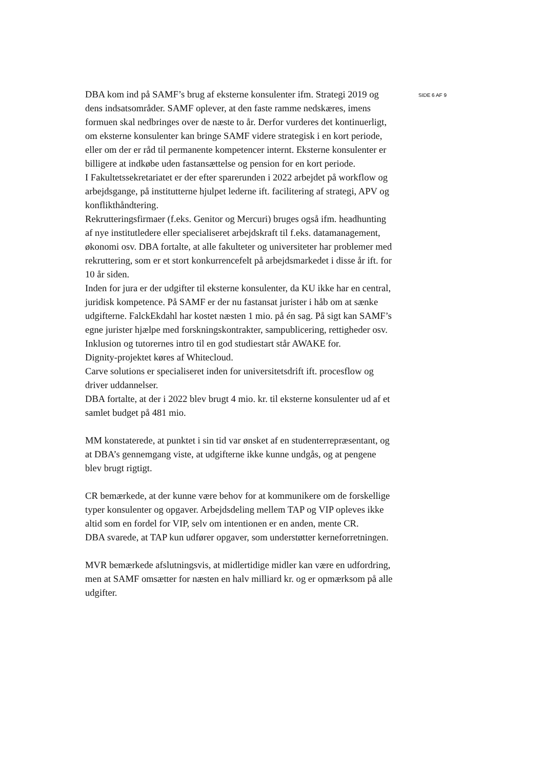DBA kom ind på SAMF’s brug af eksterne konsulenter ifm. Strategi 2019 og dens indsatsområder. SAMF oplever, at den faste ramme nedskæres, imens formuen skal nedbringes over de næste to år. Derfor vurderes det kontinuerligt, om eksterne konsulenter kan bringe SAMF videre strategisk i en kort periode, eller om der er råd til permanente kompetencer internt. Eksterne konsulenter er billigere at indkøbe uden fastansættelse og pension for en kort periode.
I Fakultetssekretariatet er der efter sparerunden i 2022 arbejdet på workflow og arbejdsgange, på institutterne hjulpet lederne ift. facilitering af strategi, APV og konflikthåndtering.
Rekrutteringsfirmaer (f.eks. Genitor og Mercuri) bruges også ifm. headhunting af nye institutledere eller specialiseret arbejdskraft til f.eks. datamanagement, økonomi osv. DBA fortalte, at alle fakulteter og universiteter har problemer med rekruttering, som er et stort konkurrencefelt på arbejdsmarkedet i disse år ift. for 10 år siden.
Inden for jura er der udgifter til eksterne konsulenter, da KU ikke har en central, juridisk kompetence. På SAMF er der nu fastansat jurister i håb om at sænke udgifterne. FalckEkdahl har kostet næsten 1 mio. på én sag. På sigt kan SAMF’s egne jurister hjælpe med forskningskontrakter, sampublicering, rettigheder osv.
Inklusion og tutorernes intro til en god studiestart står AWAKE for.
Dignity-projektet køres af Whitecloud.
Carve solutions er specialiseret inden for universitetsdrift ift. procesflow og driver uddannelser.
DBA fortalte, at der i 2022 blev brugt 4 mio. kr. til eksterne konsulenter ud af et samlet budget på 481 mio.
MM konstaterede, at punktet i sin tid var ønsket af en studenterrepræsentant, og at DBA’s gennemgang viste, at udgifterne ikke kunne undgås, og at pengene blev brugt rigtigt.
CR bemærkede, at der kunne være behov for at kommunikere om de forskellige typer konsulenter og opgaver. Arbejdsdeling mellem TAP og VIP opleves ikke altid som en fordel for VIP, selv om intentionen er en anden, mente CR.
DBA svarede, at TAP kun udfører opgaver, som understøtter kerneforretningen.
MVR bemærkede afslutningsvis, at midlertidige midler kan være en udfordring, men at SAMF omsætter for næsten en halv milliard kr. og er opmærksom på alle udgifter.
SIDE 6 AF 9